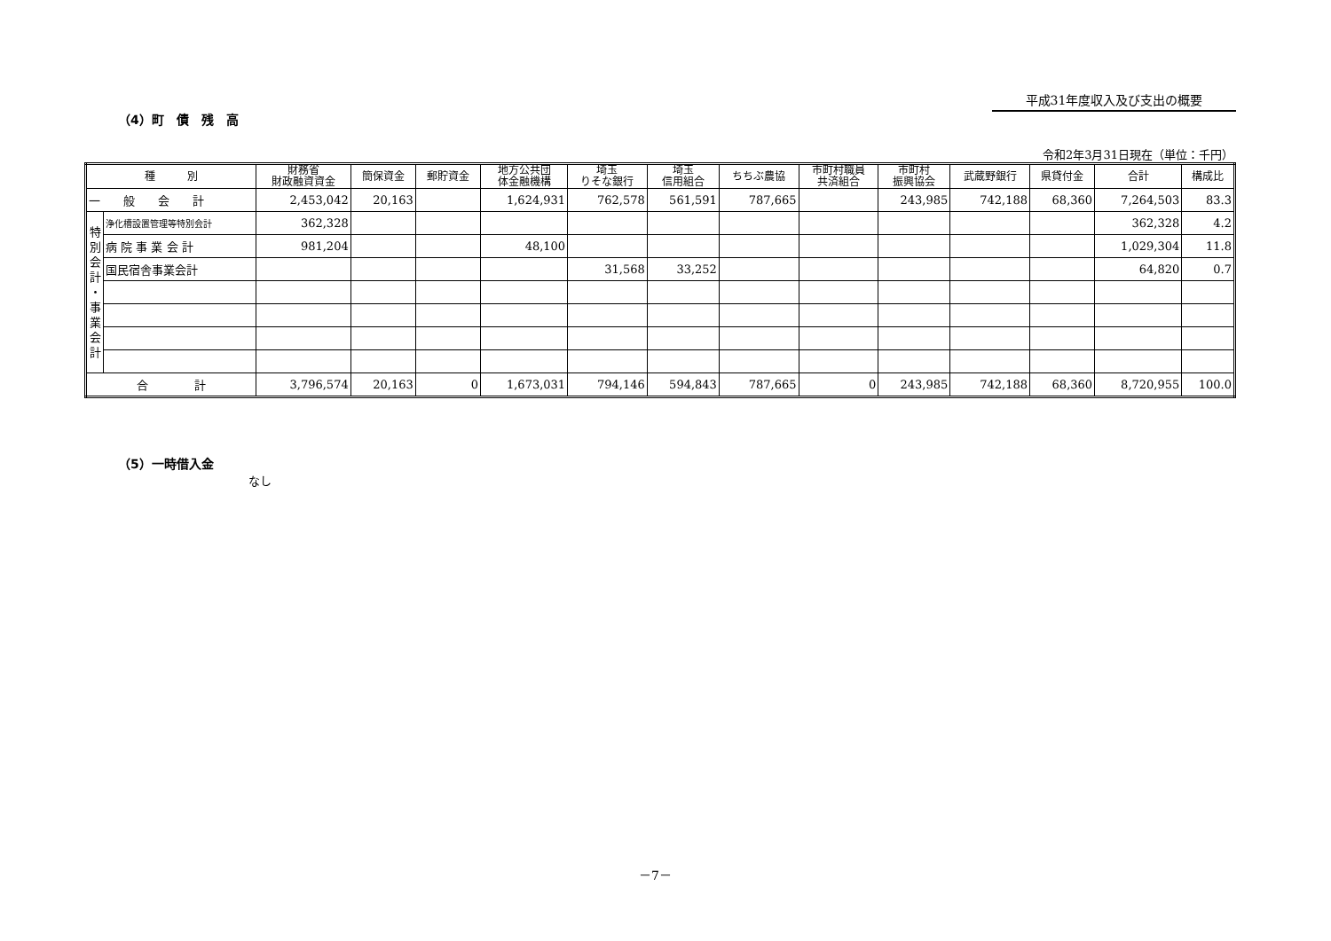平成31年度収入及び支出の概要
（4）町　債　残　高
令和2年3月31日現在（単位：千円）
| 種 別 | | 財務省 財政融資資金 | 簡保資金 | 郵貯資金 | 地方公共団 体金融機構 | 埼玉 りそな銀行 | 埼玉 信用組合 | ちちぶ農協 | 市町村職員 共済組合 | 市町村 振興協会 | 武蔵野銀行 | 県貸付金 | 合計 | 構成比 |
| --- | --- | --- | --- | --- | --- | --- | --- | --- | --- | --- | --- | --- | --- | --- |
| 一 般 会 計 | | 2,453,042 | 20,163 | | 1,624,931 | 762,578 | 561,591 | 787,665 | | 243,985 | 742,188 | 68,360 | 7,264,503 | 83.3 |
| 特 別 会 計 ・ 事 業 会 計 | 浄化槽設置管理等特別会計 | 362,328 | | | | | | | | | | | 362,328 | 4.2 |
| | 病 院 事 業 会 計 | 981,204 | | | 48,100 | | | | | | | | 1,029,304 | 11.8 |
| | 国民宿舎事業会計 | | | | | 31,568 | 33,252 | | | | | | 64,820 | 0.7 |
| 合 計 | | 3,796,574 | 20,163 | 0 | 1,673,031 | 794,146 | 594,843 | 787,665 | 0 | 243,985 | 742,188 | 68,360 | 8,720,955 | 100.0 |
（5）一時借入金
なし
－7－